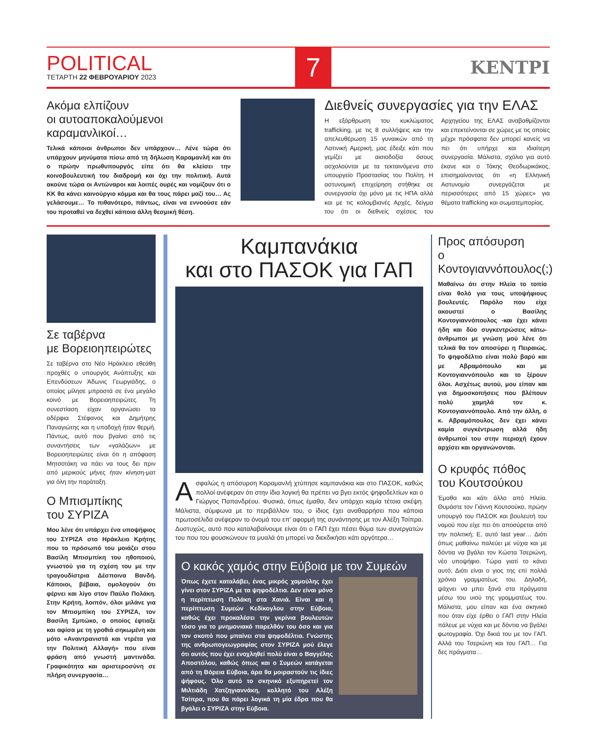POLITICAL
ΤΕΤΑΡΤΗ 22 ΦΕΒΡΟΥΑΡΙΟΥ 2023
7
KENTPI
Ακόμα ελπίζουν
οι αυτοαποκαλούμενοι καραμανλικοί…
Τελικά κάποιοι άνθρωποι δεν υπάρχουν… Λένε τώρα ότι υπάρχουν μηνύματα πίσω από τη δήλωση Καραμανλή και ότι ο πρώην πρωθυπουργός είπε ότι θα κλείσει την κοινοβουλευτική του διαδρομή και όχι την πολιτική. Αυτά ακούνε τώρα οι Αντώναροι και λοιπές ουρές και νομίζουν ότι ο ΚΚ θα κάνει καινούργιο κόμμα και θα τους πάρει μαζί του… Ας γελάσουμε… Το πιθανότερο, πάντως, είναι να εννοούσε εάν του προταθεί να δεχθεί κάποια άλλη θεσμική θέση.
Διεθνείς συνεργασίες για την ΕΛΑΣ
Η εξάρθρωση του κυκλώματος trafficking, με τις 8 συλλήψεις και την απελευθέρωση 15 γυναικών από τη Λατινική Αμερική, μας έδειξε κάτι που γεμίζει με αισιοδοξία όσους ασχολούνται με τα τεκταινόμενα στο υπουργείο Προστασίας του Πολίτη. Η αστυνομική επιχείρηση στήθηκε σε συνεργασία όχι μόνο με τις ΗΠΑ αλλά και με τις κολομβιανές Αρχές, δείγμα του ότι οι διεθνείς σχέσεις του Αρχηγείου της ΕΛΑΣ αναβαθμίζονται και επεκτείνονται σε χώρες με τις οποίες μέχρι πρόσφατα δεν μπορεί κανείς να πει ότι υπήρχε και ιδιαίτερη συνεργασία. Μάλιστα, σχόλιο για αυτό έκανε και ο Τάκης Θεοδωρικάκος, επισημαίνοντας ότι «η Ελληνική Αστυνομία συνεργάζεται με περισσότερες από 15 χώρες» για θέματα trafficking και σωματεμπορίας.
Σε ταβέρνα
με Βορειοηπειρώτες
Σε ταβέρνα στο Νέο Ηράκλειο εθεάθη προχθές ο υπουργός Ανάπτυξης και Επενδύσεων Άδωνις Γεωργιάδης, ο οποίος μίλησε μπροστά σε ένα μεγάλο κοινό με Βορειοηπειρώτες. Τη συνεστίαση είχαν οργανώσει τα αδέρφια Στέφανος και Δημήτρης Παναγιώτης και η υποδοχή ήταν θερμή. Πάντως, αυτό που βγαίνει από τις συναντήσεις των «γαλάζιων» με Βορειοηπειρώτες είναι ότι η απόφαση Μητσοτάκη να πάει να τους δει πριν από μερικούς μήνες ήταν κίνηση-ματ για όλη την παράταξη.
Ο Μπισμπίκης
του ΣΥΡΙΖΑ
Μου λένε ότι υπάρχει ένα υποψήφιος του ΣΥΡΙΖΑ στο Ηράκλειο Κρήτης που το πρόσωπό του μοιάζει στου Βασίλη Μπισμπίκη του ηθοποιού, γνωστού για τη σχέση του με την τραγουδίστρια Δέσποινα Βανδή. Κάποιοι, βέβαια, ομολογούν ότι φέρνει και λίγο στον Παύλο Πολάκη. Στην Κρήτη, λοιπόν, όλοι μιλάνε για τον Μπισμπίκη του ΣΥΡΙΖΑ, τον Βασίλη Σμπώκο, ο οποίος έφτιαξε και αφίσα με τη γροθιά σηκωμένη και μότο «Αναντρανιστά και ντρέτα για την Πολιτική Αλλαγή» που είναι φράση από γνωστή μαντινάδα. Γραφικότητα και αριστεροσύνη σε πλήρη συνεργασία…
Καμπανάκια
και στο ΠΑΣΟΚ για ΓΑΠ
Ασφαλώς η απόσυρση Καραμανλή χτύπησε καμπανάκια και στο ΠΑΣΟΚ, καθώς πολλοί ανέφεραν ότι στην ίδια λογική θα πρέπει να βγει εκτός ψηφοδελτίων και ο Γιώργος Παπανδρέου. Φυσικά, όπως έμαθα, δεν υπάρχει καμία τέτοια σκέψη. Μάλιστα, σύμφωνα με το περιβάλλον του, ο ίδιος έχει αναθαρρήσει που κάποια πρωτοσέλιδα ανέφεραν το όνομά του επ' αφορμή της συνάντησης με τον Αλέξη Τσίπρα. Δυστυχώς, αυτό που καταλαβαίνουμε είναι ότι ο ΓΑΠ έχει πέσει θύμα των συνεργατών του που του φουσκώνουν τα μυαλά ότι μπορεί να διεκδικήσει κάτι αργότερα…
Ο κακός χαμός στην Εύβοια με τον Συμεών
Όπως έχετε καταλάβει, ένας μικρός χαμούλης έχει γίνει στον ΣΥΡΙΖΑ με τα ψηφοδέλτια. Δεν είναι μόνο η περίπτωση Πολάκη στα Χανιά. Είναι και η περίπτωση Συμεών Κεδίκογλου στην Εύβοια, καθώς έχει προκαλέσει την γκρίνια βουλευτών τόσο για το μνημονιακό παρελθόν του όσο και για τον σκοπό που μπαίνει στα ψηφοδέλτια. Γνώστης της ανθρωπογεωγραφίας στον ΣΥΡΙΖΑ μού έλεγε ότι αυτός που έχει ενοχληθεί πολύ είναι ο Βαγγέλης Αποστόλου, καθώς όπως και ο Συμεών κατάγεται από τη Βόρεια Εύβοια, άρα θα μοιραστούν τις ίδιες ψήφους. Όλο αυτό το σκηνικό εξυπηρετεί τον Μιλτιάδη Χατζηγιαννάκη, κολλητό του Αλέξη Τσίπρα, που θα πάρει λογικά τη μία έδρα που θα βγάλει ο ΣΥΡΙΖΑ στην Εύβοια.
Προς απόσυρση
ο Κοντογιαννόπουλος(;)
Μαθαίνω ότι στην Ηλεία το τοπίο είναι θολό για τους υποψήφιους βουλευτές. Παρόλο που είχε ακουστεί ο Βασίλης Κοντογιαννόπουλος -και έχει κάνει ήδη και δύο συγκεντρώσεις κάτω- άνθρωποι με γνώση μού λένε ότι τελικά θα τον αποσύρει η Πειραιώς. Το ψηφοδέλτιο είναι πολύ βαρύ και με Αβραμόπουλο και με Κοντογιαννόπουλο και το ξέρουν όλοι. Ασχέτως αυτού, μου είπαν και για δημοσκοπήσεις που βλέπουν πολύ χαμηλά τον κ. Κοντογιαννόπουλο. Από την άλλη, ο κ. Αβραμόπουλος δεν έχει κάνει καμία συγκέντρωση αλλά ήδη άνθρωποί του στην περιοχή έχουν αρχίσει και οργανώνονται.
Ο κρυφός πόθος
του Κουτσούκου
Έμαθα και κάτι άλλο από Ηλεία. Θυμάστε τον Γιάννη Κουτσούκο, πρώην υπουργό του ΠΑΣΟΚ και βουλευτή του νομού που είχε πει ότι αποσύρεται από την πολιτική; Ε, αυτό last year… Διότι όπως μαθαίνω παλεύει με νύχια και με δόντια να βγάλει τον Κώστα Τσεριώνη, νέο υποψήφιο. Τώρα γιατί το κάνει αυτό; Διότι είναι ο γιος της επί πολλά χρόνια γραμματέως του. Δηλαδή, ψάχνει να μπει ξανά στα πράγματα μέσω του υιού της γραμματέως του. Μάλιστα, μου είπαν και ένα σκηνικό που όταν είχε έρθει ο ΓΑΠ στην Ηλεία πάλευε με νύχια και με δόντια να βγάλει φωτογραφία. Όχι δικιά του με τον ΓΑΠ. Αλλά του Τσεριώνη και του ΓΑΠ… Για δες πράγματα…